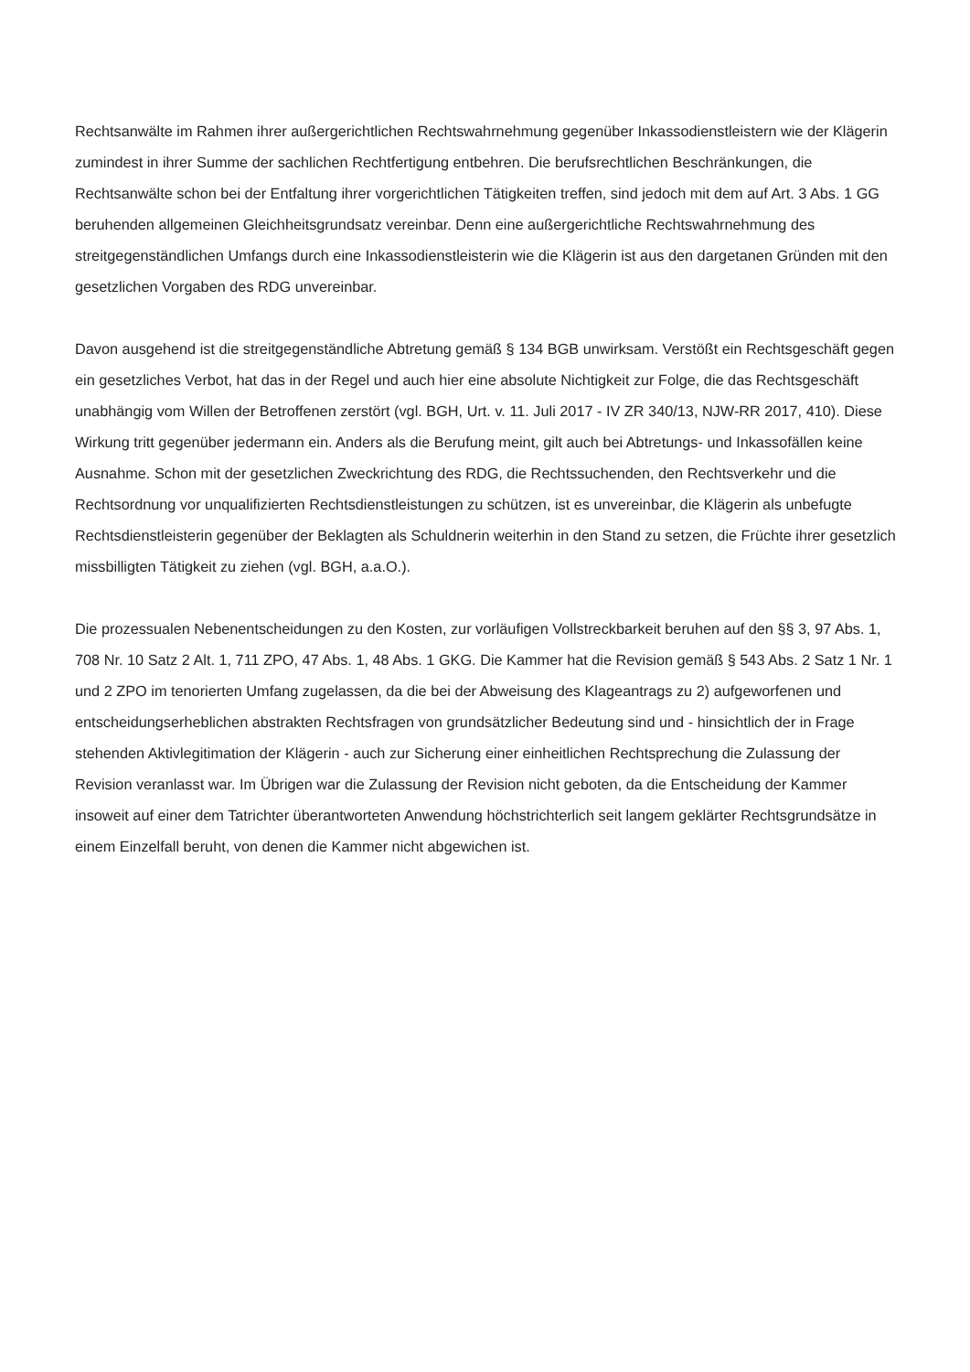Rechtsanwälte im Rahmen ihrer außergerichtlichen Rechtswahrnehmung gegenüber Inkassodienstleistern wie der Klägerin zumindest in ihrer Summe der sachlichen Rechtfertigung entbehren. Die berufsrechtlichen Beschränkungen, die Rechtsanwälte schon bei der Entfaltung ihrer vorgerichtlichen Tätigkeiten treffen, sind jedoch mit dem auf Art. 3 Abs. 1 GG beruhenden allgemeinen Gleichheitsgrundsatz vereinbar. Denn eine außergerichtliche Rechtswahrnehmung des streitgegenständlichen Umfangs durch eine Inkassodienstleisterin wie die Klägerin ist aus den dargetanen Gründen mit den gesetzlichen Vorgaben des RDG unvereinbar.
Davon ausgehend ist die streitgegenständliche Abtretung gemäß § 134 BGB unwirksam. Verstößt ein Rechtsgeschäft gegen ein gesetzliches Verbot, hat das in der Regel und auch hier eine absolute Nichtigkeit zur Folge, die das Rechtsgeschäft unabhängig vom Willen der Betroffenen zerstört (vgl. BGH, Urt. v. 11. Juli 2017 - IV ZR 340/13, NJW-RR 2017, 410). Diese Wirkung tritt gegenüber jedermann ein. Anders als die Berufung meint, gilt auch bei Abtretungs- und Inkassofällen keine Ausnahme. Schon mit der gesetzlichen Zweckrichtung des RDG, die Rechtssuchenden, den Rechtsverkehr und die Rechtsordnung vor unqualifizierten Rechtsdienstleistungen zu schützen, ist es unvereinbar, die Klägerin als unbefugte Rechtsdienstleisterin gegenüber der Beklagten als Schuldnerin weiterhin in den Stand zu setzen, die Früchte ihrer gesetzlich missbilligten Tätigkeit zu ziehen (vgl. BGH, a.a.O.).
Die prozessualen Nebenentscheidungen zu den Kosten, zur vorläufigen Vollstreckbarkeit beruhen auf den §§ 3, 97 Abs. 1, 708 Nr. 10 Satz 2 Alt. 1, 711 ZPO, 47 Abs. 1, 48 Abs. 1 GKG. Die Kammer hat die Revision gemäß § 543 Abs. 2 Satz 1 Nr. 1 und 2 ZPO im tenorierten Umfang zugelassen, da die bei der Abweisung des Klageantrags zu 2) aufgeworfenen und entscheidungserheblichen abstrakten Rechtsfragen von grundsätzlicher Bedeutung sind und - hinsichtlich der in Frage stehenden Aktivlegitimation der Klägerin - auch zur Sicherung einer einheitlichen Rechtsprechung die Zulassung der Revision veranlasst war. Im Übrigen war die Zulassung der Revision nicht geboten, da die Entscheidung der Kammer insoweit auf einer dem Tatrichter überantworteten Anwendung höchstrichterlich seit langem geklärter Rechtsgrundsätze in einem Einzelfall beruht, von denen die Kammer nicht abgewichen ist.